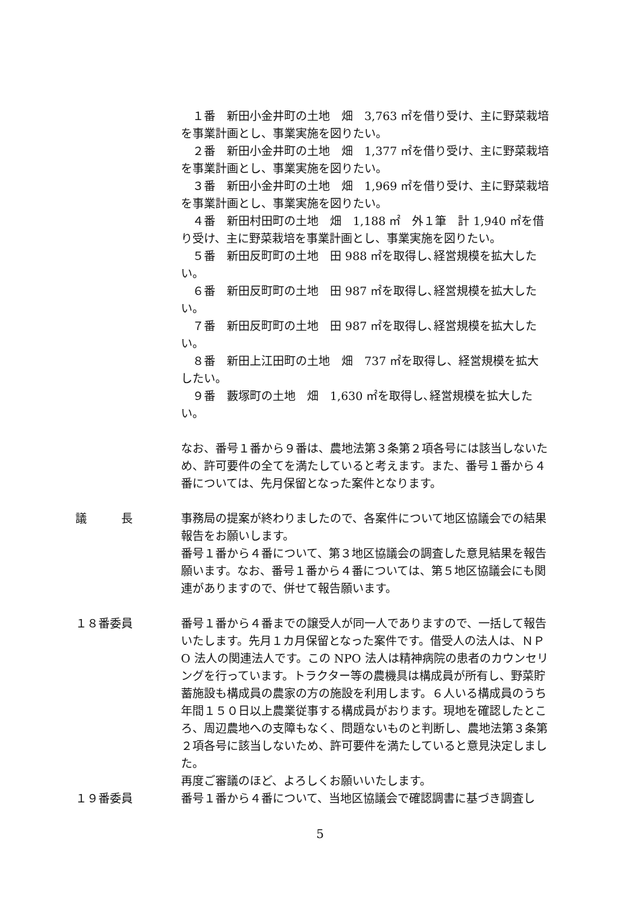１番　新田小金井町の土地　畑　3,763 ㎡を借り受け、主に野菜栽培を事業計画とし、事業実施を図りたい。
　２番　新田小金井町の土地　畑　1,377 ㎡を借り受け、主に野菜栽培を事業計画とし、事業実施を図りたい。
　３番　新田小金井町の土地　畑　1,969 ㎡を借り受け、主に野菜栽培を事業計画とし、事業実施を図りたい。
　４番　新田村田町の土地　畑　1,188 ㎡　外１筆　計 1,940 ㎡を借り受け、主に野菜栽培を事業計画とし、事業実施を図りたい。
　５番　新田反町町の土地　田 988 ㎡を取得し､経営規模を拡大したい。
　６番　新田反町町の土地　田 987 ㎡を取得し､経営規模を拡大したい。
　７番　新田反町町の土地　田 987 ㎡を取得し､経営規模を拡大したい。
　８番　新田上江田町の土地　畑　737 ㎡を取得し、経営規模を拡大したい。
　９番　藪塚町の土地　畑　1,630 ㎡を取得し､経営規模を拡大したい。
なお、番号１番から９番は、農地法第３条第２項各号には該当しないため、許可要件の全てを満たしていると考えます。また、番号１番から４番については、先月保留となった案件となります。
議　　　長 事務局の提案が終わりましたので、各案件について地区協議会での結果報告をお願いします。
番号１番から４番について、第３地区協議会の調査した意見結果を報告願います。なお、番号１番から４番については、第５地区協議会にも関連がありますので、併せて報告願います。
１８番委員 番号１番から４番までの譲受人が同一人でありますので、一括して報告いたします。先月１カ月保留となった案件です。借受人の法人は、ＮＰO 法人の関連法人です。この NPO 法人は精神病院の患者のカウンセリングを行っています。トラクター等の農機具は構成員が所有し、野菜貯蓄施設も構成員の農家の方の施設を利用します。６人いる構成員のうち年間１５０日以上農業従事する構成員がおります。現地を確認したところ、周辺農地への支障もなく、問題ないものと判断し、農地法第３条第２項各号に該当しないため、許可要件を満たしていると意見決定しました。
再度ご審議のほど、よろしくお願いいたします。
１９番委員 番号１番から４番について、当地区協議会で確認調書に基づき調査し
5